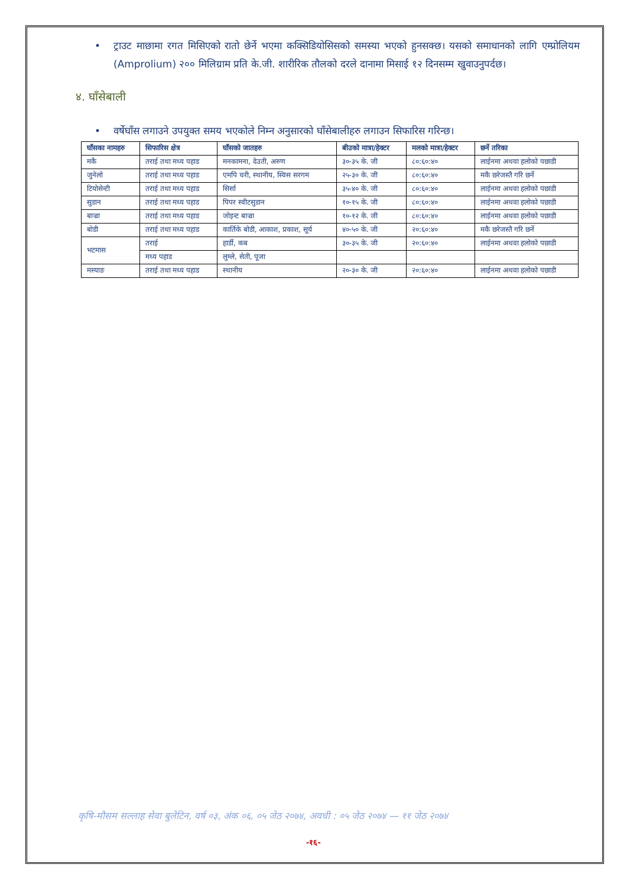• ट्राउट माछामा रगत मिसिएको रातो छेर्ने भएमा कक्सिडियोसिसको समस्या भएको हुनसक्छ। यसको समाधानको लागि एम्प्रोलियम (Amprolium) २०० मिलिग्राम प्रति के.जी. शारीरिक तौलको दरले दानामा मिसाई १२ दिनसम्म खुवाउनुपर्दछ।
४. घाँसेबाली
• वर्षेघाँस लगाउने उपयुक्त समय भएकोले निम्न अनुसारको घाँसेबालीहरु लगाउन सिफारिस गरिन्छ।
| घाँसका नामहरु | सिफारिस क्षेत्र | घाँसको जातहरु | बीउको मात्रा/हेक्टर | मलको मात्रा/हेक्टर | छर्ने तरिका |
| --- | --- | --- | --- | --- | --- |
| मकै | तराई तथा मध्य पहाड | मनकामना, देउती, अरुण | ३०-३५ के. जी | ८०:६०:४० | लाईनमा अथवा हलोको पछाडी |
| जुनेलो | तराई तथा मध्य पहाड | एमपि चरी, स्थानीय, स्विस सरगम | २५-३० के. जी | ८०:६०:४० | मकै छरेजस्तै गरि छर्ने |
| टियोसेन्टी | तराई तथा मध्य पहाड | सिर्सा | ३५-४० के. जी | ८०:६०:४० | लाईनमा अथवा हलोको पछाडी |
| सुडान | तराई तथा मध्य पहाड | पिपर स्वीटसुडान | १०-१५ के. जी | ८०:६०:४० | लाईनमा अथवा हलोको पछाडी |
| बाज्रा | तराई तथा मध्य पहाड | जोइन्ट बाज्रा | १०-१२ के. जी | ८०:६०:४० | लाईनमा अथवा हलोको पछाडी |
| बोडी | तराई तथा मध्य पहाड | कार्तिके बोडी, आकाश, प्रकाश, सूर्य | ४०-५० के. जी | २०:६०:४० | मकै छरेजस्तै गरि छर्ने |
| भटमास | तराई | हार्डी, कब | ३०-३५ के. जी | २०:६०:४० | लाईनमा अथवा हलोको पछाडी |
| | मध्य पहाड | लुम्ले, सेती, पूजा | | | |
| मस्याङ | तराई तथा मध्य पहाड | स्थानीय | २०-३० के. जी | २०:६०:४० | लाईनमा अथवा हलोको पछाडी |
कृषि-मौसम सल्लाह सेवा बुलेटिन, वर्ष ०३, अंक ०६, ०५ जेठ २०७४, अवधी : ०५ जेठ २०७४ — ११ जेठ २०७४
-१६-